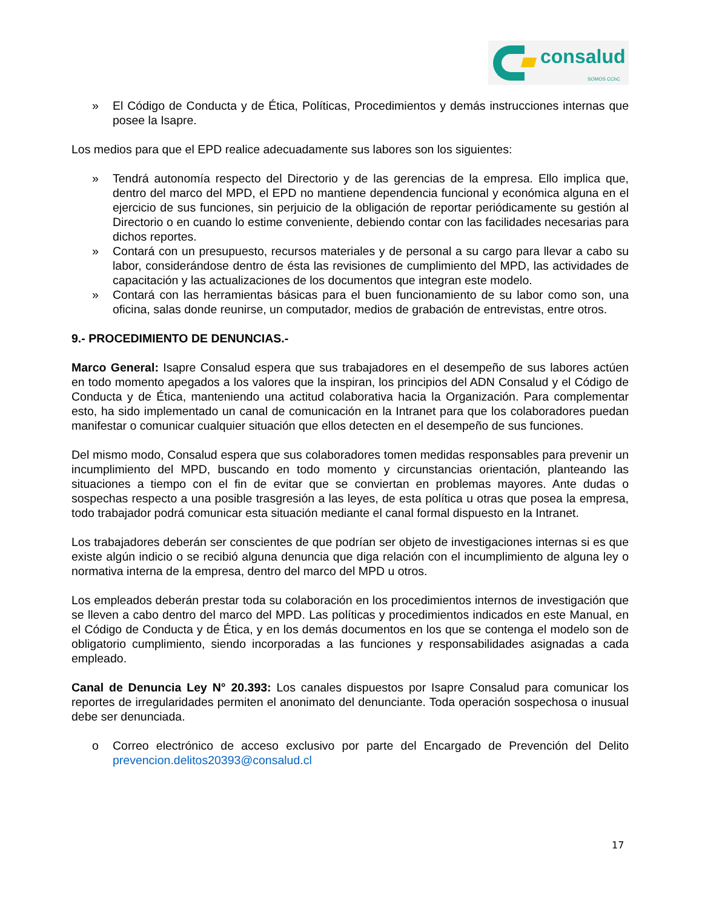consalud
SOMOS CChC
» El Código de Conducta y de Ética, Políticas, Procedimientos y demás instrucciones internas que posee la Isapre.
Los medios para que el EPD realice adecuadamente sus labores son los siguientes:
» Tendrá autonomía respecto del Directorio y de las gerencias de la empresa. Ello implica que, dentro del marco del MPD, el EPD no mantiene dependencia funcional y económica alguna en el ejercicio de sus funciones, sin perjuicio de la obligación de reportar periódicamente su gestión al Directorio o en cuando lo estime conveniente, debiendo contar con las facilidades necesarias para dichos reportes.
» Contará con un presupuesto, recursos materiales y de personal a su cargo para llevar a cabo su labor, considerándose dentro de ésta las revisiones de cumplimiento del MPD, las actividades de capacitación y las actualizaciones de los documentos que integran este modelo.
» Contará con las herramientas básicas para el buen funcionamiento de su labor como son, una oficina, salas donde reunirse, un computador, medios de grabación de entrevistas, entre otros.
9.- PROCEDIMIENTO DE DENUNCIAS.-
Marco General: Isapre Consalud espera que sus trabajadores en el desempeño de sus labores actúen en todo momento apegados a los valores que la inspiran, los principios del ADN Consalud y el Código de Conducta y de Ética, manteniendo una actitud colaborativa hacia la Organización. Para complementar esto, ha sido implementado un canal de comunicación en la Intranet para que los colaboradores puedan manifestar o comunicar cualquier situación que ellos detecten en el desempeño de sus funciones.
Del mismo modo, Consalud espera que sus colaboradores tomen medidas responsables para prevenir un incumplimiento del MPD, buscando en todo momento y circunstancias orientación, planteando las situaciones a tiempo con el fin de evitar que se conviertan en problemas mayores. Ante dudas o sospechas respecto a una posible trasgresión a las leyes, de esta política u otras que posea la empresa, todo trabajador podrá comunicar esta situación mediante el canal formal dispuesto en la Intranet.
Los trabajadores deberán ser conscientes de que podrían ser objeto de investigaciones internas si es que existe algún indicio o se recibió alguna denuncia que diga relación con el incumplimiento de alguna ley o normativa interna de la empresa, dentro del marco del MPD u otros.
Los empleados deberán prestar toda su colaboración en los procedimientos internos de investigación que se lleven a cabo dentro del marco del MPD. Las políticas y procedimientos indicados en este Manual, en el Código de Conducta y de Ética, y en los demás documentos en los que se contenga el modelo son de obligatorio cumplimiento, siendo incorporadas a las funciones y responsabilidades asignadas a cada empleado.
Canal de Denuncia Ley N° 20.393: Los canales dispuestos por Isapre Consalud para comunicar los reportes de irregularidades permiten el anonimato del denunciante. Toda operación sospechosa o inusual debe ser denunciada.
o Correo electrónico de acceso exclusivo por parte del Encargado de Prevención del Delito prevencion.delitos20393@consalud.cl
17